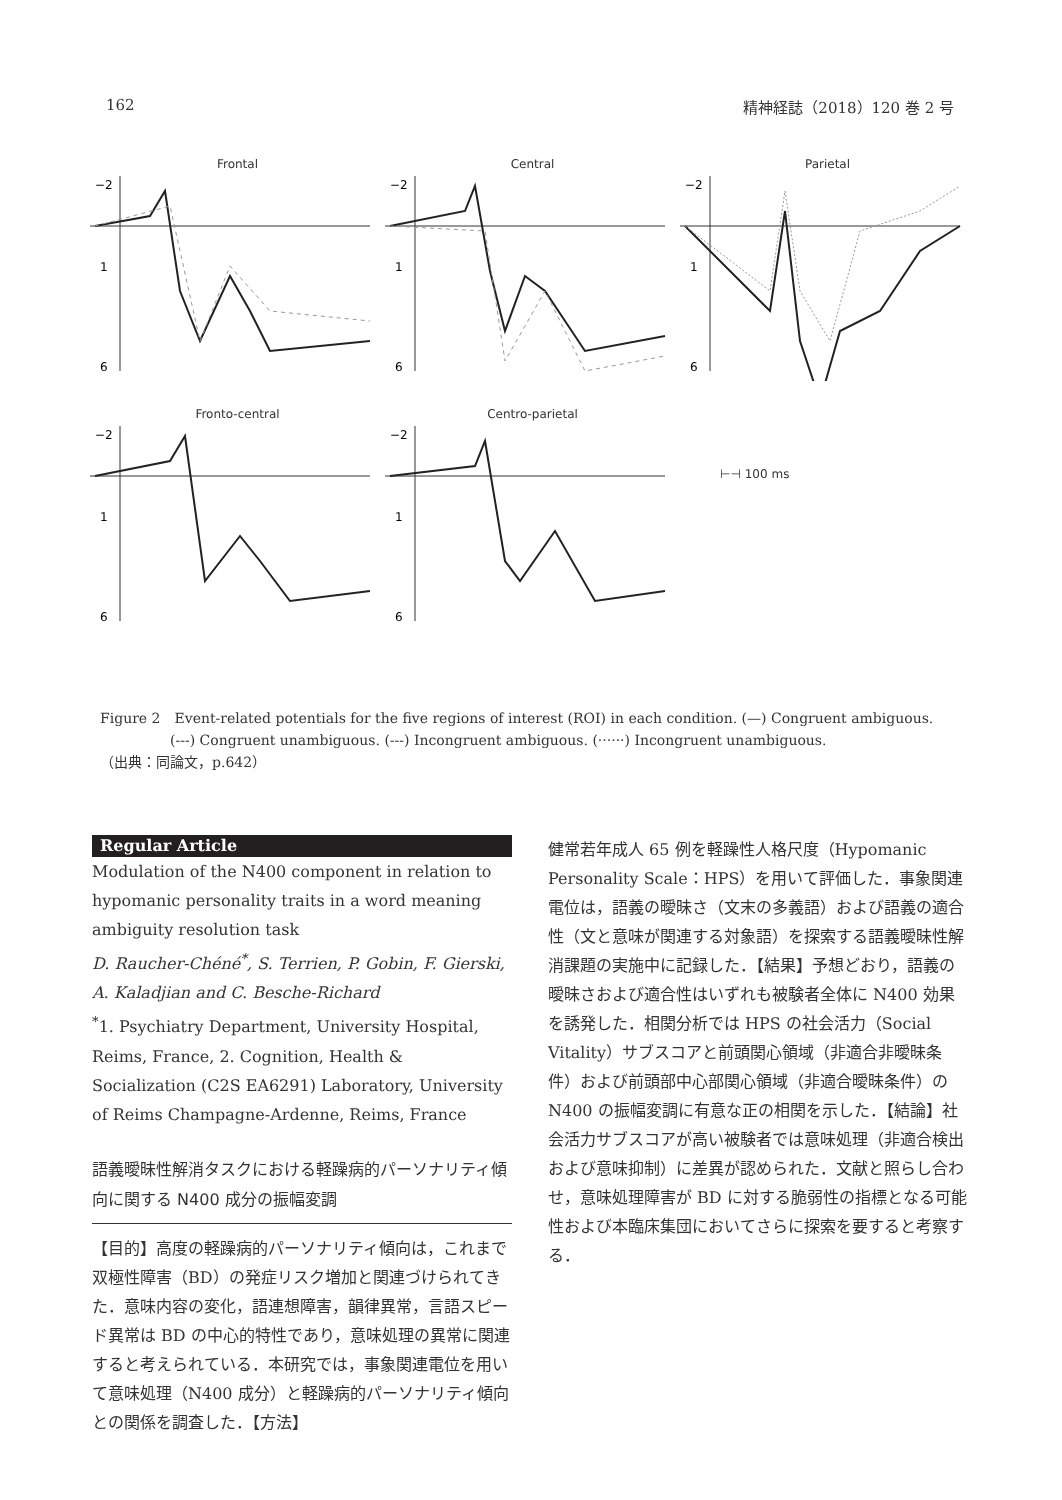162 精神経誌（2018）120 巻 2 号
Frontal
−2
1
6
Central
−2
1
6
Parietal
−2
1
6
Fronto-central
−2
1
6
Centro-parietal
−2
1
6
⊢⊣ 100 ms
Figure 2　Event-related potentials for the five regions of interest (ROI) in each condition. (—) Congruent ambiguous.
　　　　　(---) Congruent unambiguous. (---) Incongruent ambiguous. (······) Incongruent unambiguous.
（出典：同論文，p.642）
Regular Article
Modulation of the N400 component in relation to hypomanic personality traits in a word meaning ambiguity resolution task
D. Raucher-Chéné<sup>*</sup>, S. Terrien, P. Gobin, F. Gierski, A. Kaladjian and C. Besche-Richard
<sup>*</sup> 1. Psychiatry Department, University Hospital, Reims, France, 2. Cognition, Health & Socialization (C2S EA6291) Laboratory, University of Reims Champagne-Ardenne, Reims, France
語義曖昧性解消タスクにおける軽躁病的パーソナリティ傾向に関する N400 成分の振幅変調
【目的】高度の軽躁病的パーソナリティ傾向は，これまで双極性障害（BD）の発症リスク増加と関連づけられてきた．意味内容の変化，語連想障害，韻律異常，言語スピード異常は BD の中心的特性であり，意味処理の異常に関連すると考えられている．本研究では，事象関連電位を用いて意味処理（N400 成分）と軽躁病的パーソナリティ傾向との関係を調査した．【方法】
健常若年成人 65 例を軽躁性人格尺度（Hypomanic Personality Scale：HPS）を用いて評価した．事象関連電位は，語義の曖昧さ（文末の多義語）および語義の適合性（文と意味が関連する対象語）を探索する語義曖昧性解消課題の実施中に記録した．【結果】予想どおり，語義の曖昧さおよび適合性はいずれも被験者全体に N400 効果を誘発した．相関分析では HPS の社会活力（Social Vitality）サブスコアと前頭関心領域（非適合非曖昧条件）および前頭部中心部関心領域（非適合曖昧条件）の N400 の振幅変調に有意な正の相関を示した．【結論】社会活力サブスコアが高い被験者では意味処理（非適合検出および意味抑制）に差異が認められた．文献と照らし合わせ，意味処理障害が BD に対する脆弱性の指標となる可能性および本臨床集団においてさらに探索を要すると考察する．